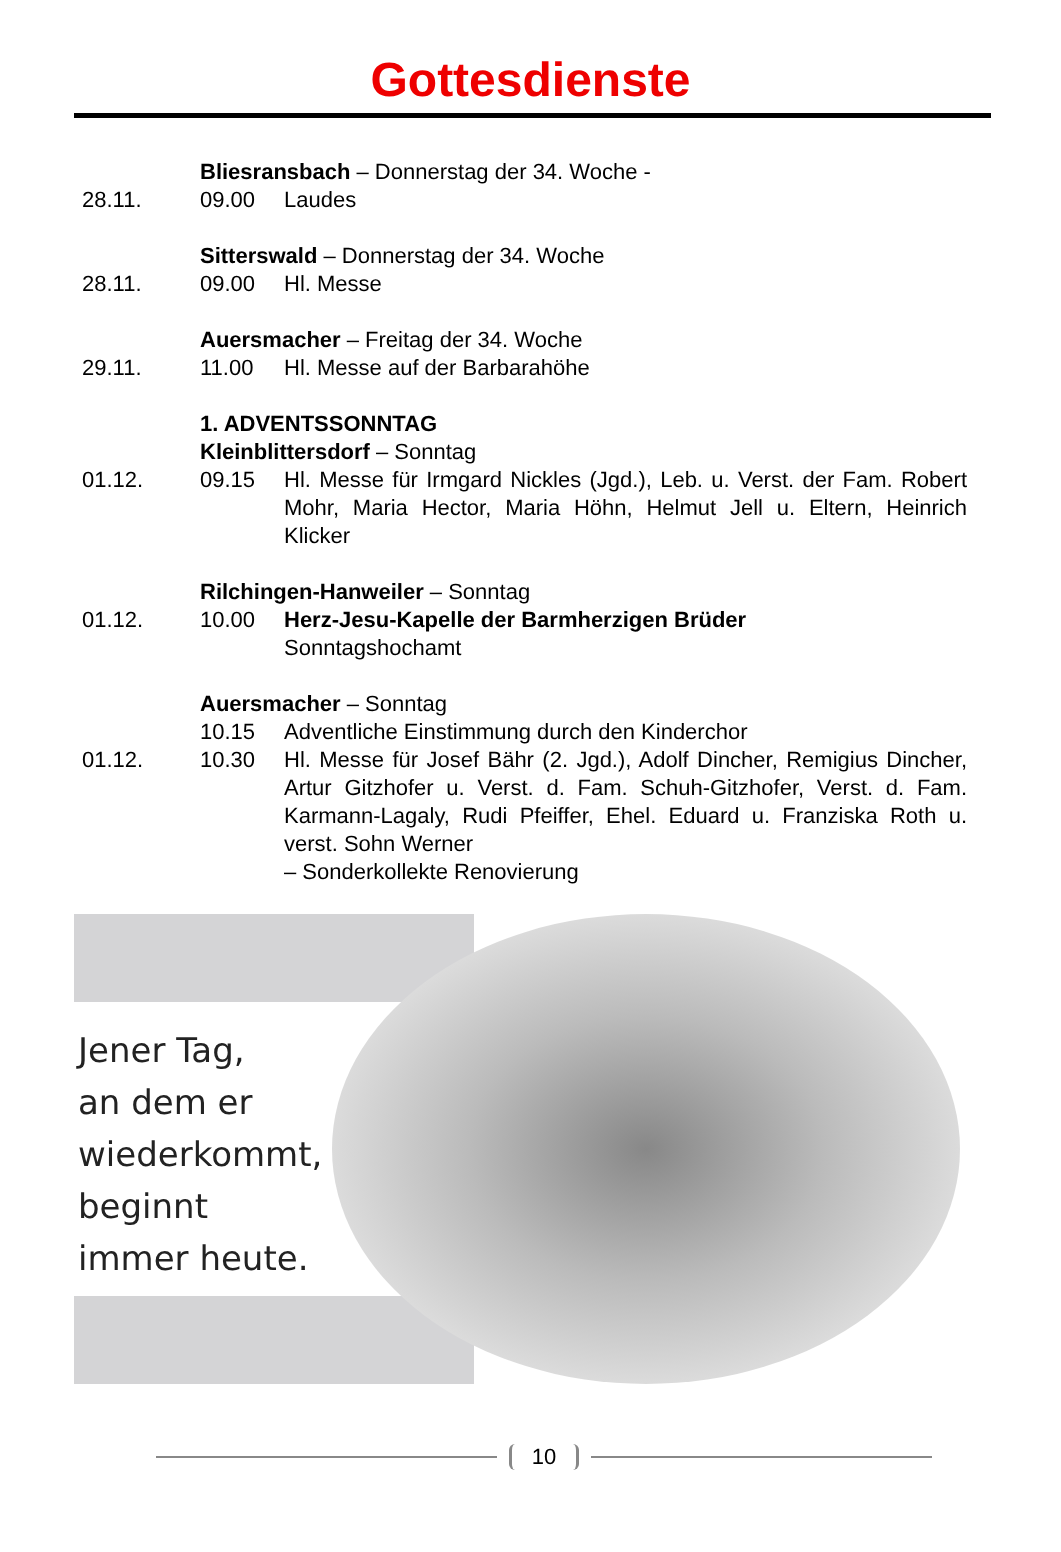Gottesdienste
Bliesransbach – Donnerstag der 34. Woche -
28.11. 09.00 Laudes
Sitterswald – Donnerstag der 34. Woche
28.11. 09.00 Hl. Messe
Auersmacher – Freitag der 34. Woche
29.11. 11.00 Hl. Messe auf der Barbarahöhe
1. ADVENTSSONNTAG
Kleinblittersdorf – Sonntag
01.12. 09.15 Hl. Messe für Irmgard Nickles (Jgd.), Leb. u. Verst. der Fam. Robert Mohr, Maria Hector, Maria Höhn, Helmut Jell u. Eltern, Heinrich Klicker
Rilchingen-Hanweiler – Sonntag
01.12. 10.00 Herz-Jesu-Kapelle der Barmherzigen Brüder
Sonntagshochamt
Auersmacher – Sonntag
10.15 Adventliche Einstimmung durch den Kinderchor
01.12. 10.30 Hl. Messe für Josef Bähr (2. Jgd.), Adolf Dincher, Remigius Dincher, Artur Gitzhofer u. Verst. d. Fam. Schuh-Gitzhofer, Verst. d. Fam. Karmann-Lagaly, Rudi Pfeiffer, Ehel. Eduard u. Franziska Roth u. verst. Sohn Werner
– Sonderkollekte Renovierung
Jener Tag,
an dem er
wiederkommt,
beginnt
immer heute.
10